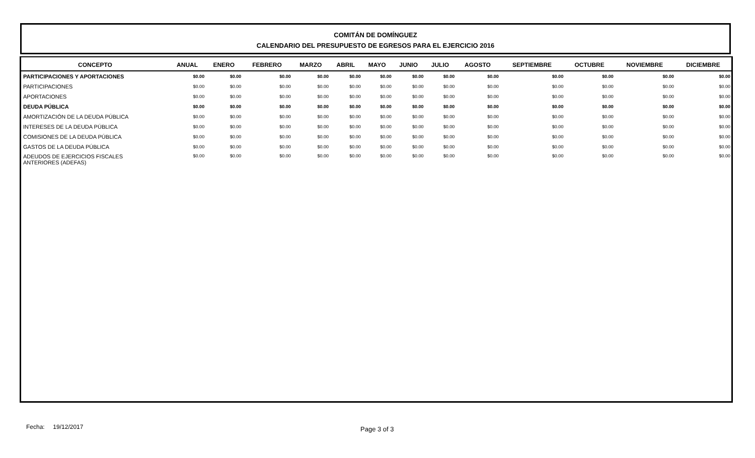COMITÁN DE DOMÍNGUEZ
CALENDARIO DEL PRESUPUESTO DE EGRESOS PARA EL EJERCICIO 2016
| CONCEPTO | ANUAL | ENERO | FEBRERO | MARZO | ABRIL | MAYO | JUNIO | JULIO | AGOSTO | SEPTIEMBRE | OCTUBRE | NOVIEMBRE | DICIEMBRE |
| --- | --- | --- | --- | --- | --- | --- | --- | --- | --- | --- | --- | --- | --- |
| PARTICIPACIONES Y APORTACIONES | $0.00 | $0.00 | $0.00 | $0.00 | $0.00 | $0.00 | $0.00 | $0.00 | $0.00 | $0.00 | $0.00 | $0.00 | $0.00 |
| PARTICIPACIONES | $0.00 | $0.00 | $0.00 | $0.00 | $0.00 | $0.00 | $0.00 | $0.00 | $0.00 | $0.00 | $0.00 | $0.00 | $0.00 |
| APORTACIONES | $0.00 | $0.00 | $0.00 | $0.00 | $0.00 | $0.00 | $0.00 | $0.00 | $0.00 | $0.00 | $0.00 | $0.00 | $0.00 |
| DEUDA PÚBLICA | $0.00 | $0.00 | $0.00 | $0.00 | $0.00 | $0.00 | $0.00 | $0.00 | $0.00 | $0.00 | $0.00 | $0.00 | $0.00 |
| AMORTIZACIÓN DE LA DEUDA PÚBLICA | $0.00 | $0.00 | $0.00 | $0.00 | $0.00 | $0.00 | $0.00 | $0.00 | $0.00 | $0.00 | $0.00 | $0.00 | $0.00 |
| INTERESES DE LA DEUDA PÚBLICA | $0.00 | $0.00 | $0.00 | $0.00 | $0.00 | $0.00 | $0.00 | $0.00 | $0.00 | $0.00 | $0.00 | $0.00 | $0.00 |
| COMISIONES DE LA DEUDA PÚBLICA | $0.00 | $0.00 | $0.00 | $0.00 | $0.00 | $0.00 | $0.00 | $0.00 | $0.00 | $0.00 | $0.00 | $0.00 | $0.00 |
| GASTOS DE LA DEUDA PÚBLICA | $0.00 | $0.00 | $0.00 | $0.00 | $0.00 | $0.00 | $0.00 | $0.00 | $0.00 | $0.00 | $0.00 | $0.00 | $0.00 |
| ADEUDOS DE EJERCICIOS FISCALES ANTERIORES (ADEFAS) | $0.00 | $0.00 | $0.00 | $0.00 | $0.00 | $0.00 | $0.00 | $0.00 | $0.00 | $0.00 | $0.00 | $0.00 | $0.00 |
Fecha: 19/12/2017 Page 3 of 3